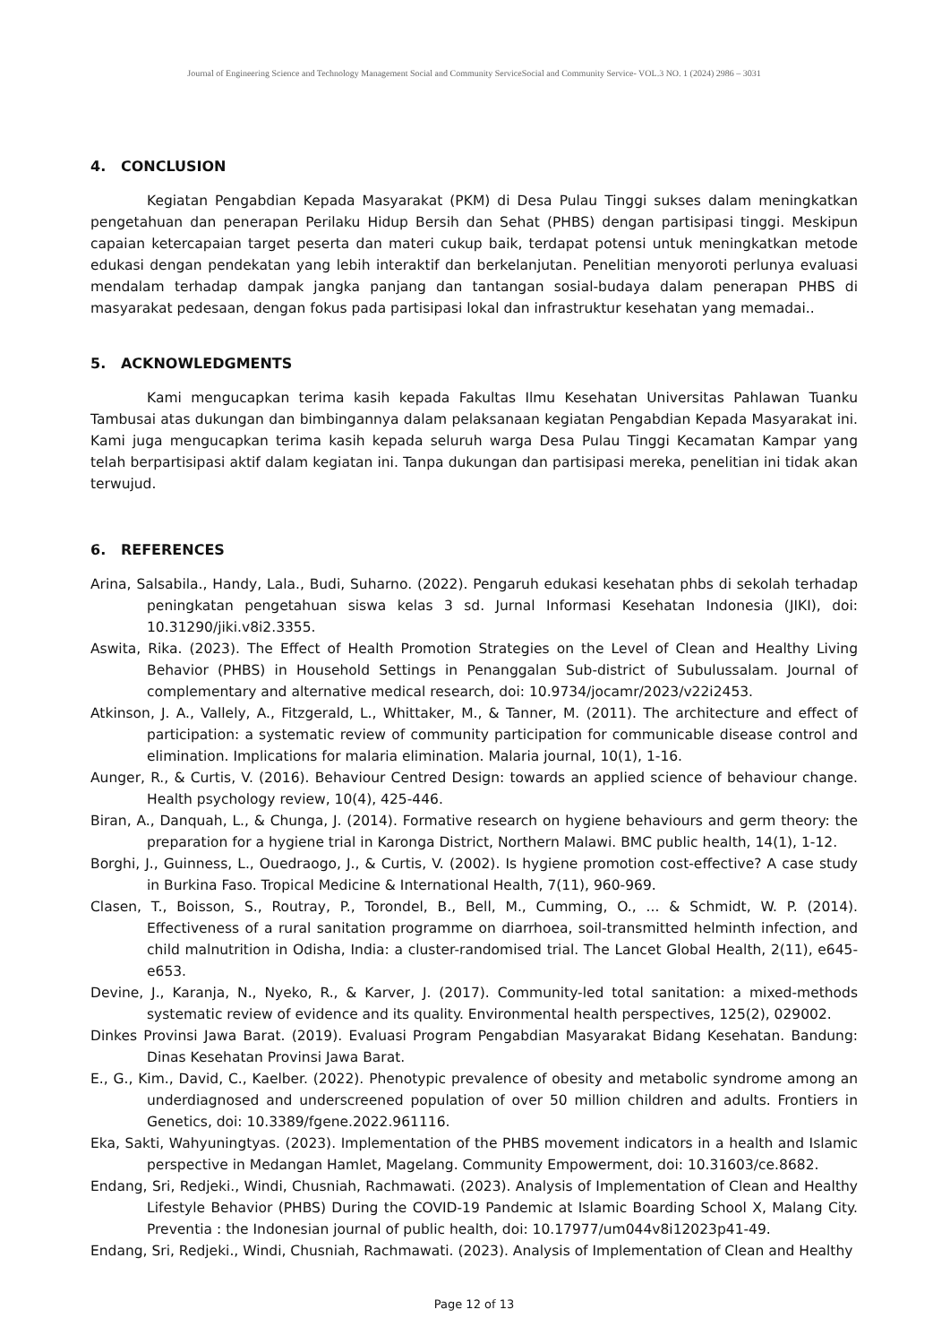Journal of Engineering Science and Technology Management Social and Community ServiceSocial and Community Service- VOL.3 NO. 1 (2024) 2986 – 3031
4. CONCLUSION
Kegiatan Pengabdian Kepada Masyarakat (PKM) di Desa Pulau Tinggi sukses dalam meningkatkan pengetahuan dan penerapan Perilaku Hidup Bersih dan Sehat (PHBS) dengan partisipasi tinggi. Meskipun capaian ketercapaian target peserta dan materi cukup baik, terdapat potensi untuk meningkatkan metode edukasi dengan pendekatan yang lebih interaktif dan berkelanjutan. Penelitian menyoroti perlunya evaluasi mendalam terhadap dampak jangka panjang dan tantangan sosial-budaya dalam penerapan PHBS di masyarakat pedesaan, dengan fokus pada partisipasi lokal dan infrastruktur kesehatan yang memadai..
5. ACKNOWLEDGMENTS
Kami mengucapkan terima kasih kepada Fakultas Ilmu Kesehatan Universitas Pahlawan Tuanku Tambusai atas dukungan dan bimbingannya dalam pelaksanaan kegiatan Pengabdian Kepada Masyarakat ini. Kami juga mengucapkan terima kasih kepada seluruh warga Desa Pulau Tinggi Kecamatan Kampar yang telah berpartisipasi aktif dalam kegiatan ini. Tanpa dukungan dan partisipasi mereka, penelitian ini tidak akan terwujud.
6. REFERENCES
Arina, Salsabila., Handy, Lala., Budi, Suharno. (2022). Pengaruh edukasi kesehatan phbs di sekolah terhadap peningkatan pengetahuan siswa kelas 3 sd. Jurnal Informasi Kesehatan Indonesia (JIKI), doi: 10.31290/jiki.v8i2.3355.
Aswita, Rika. (2023). The Effect of Health Promotion Strategies on the Level of Clean and Healthy Living Behavior (PHBS) in Household Settings in Penanggalan Sub-district of Subulussalam. Journal of complementary and alternative medical research, doi: 10.9734/jocamr/2023/v22i2453.
Atkinson, J. A., Vallely, A., Fitzgerald, L., Whittaker, M., & Tanner, M. (2011). The architecture and effect of participation: a systematic review of community participation for communicable disease control and elimination. Implications for malaria elimination. Malaria journal, 10(1), 1-16.
Aunger, R., & Curtis, V. (2016). Behaviour Centred Design: towards an applied science of behaviour change. Health psychology review, 10(4), 425-446.
Biran, A., Danquah, L., & Chunga, J. (2014). Formative research on hygiene behaviours and germ theory: the preparation for a hygiene trial in Karonga District, Northern Malawi. BMC public health, 14(1), 1-12.
Borghi, J., Guinness, L., Ouedraogo, J., & Curtis, V. (2002). Is hygiene promotion cost-effective? A case study in Burkina Faso. Tropical Medicine & International Health, 7(11), 960-969.
Clasen, T., Boisson, S., Routray, P., Torondel, B., Bell, M., Cumming, O., ... & Schmidt, W. P. (2014). Effectiveness of a rural sanitation programme on diarrhoea, soil-transmitted helminth infection, and child malnutrition in Odisha, India: a cluster-randomised trial. The Lancet Global Health, 2(11), e645-e653.
Devine, J., Karanja, N., Nyeko, R., & Karver, J. (2017). Community-led total sanitation: a mixed-methods systematic review of evidence and its quality. Environmental health perspectives, 125(2), 029002.
Dinkes Provinsi Jawa Barat. (2019). Evaluasi Program Pengabdian Masyarakat Bidang Kesehatan. Bandung: Dinas Kesehatan Provinsi Jawa Barat.
E., G., Kim., David, C., Kaelber. (2022). Phenotypic prevalence of obesity and metabolic syndrome among an underdiagnosed and underscreened population of over 50 million children and adults. Frontiers in Genetics, doi: 10.3389/fgene.2022.961116.
Eka, Sakti, Wahyuningtyas. (2023). Implementation of the PHBS movement indicators in a health and Islamic perspective in Medangan Hamlet, Magelang. Community Empowerment, doi: 10.31603/ce.8682.
Endang, Sri, Redjeki., Windi, Chusniah, Rachmawati. (2023). Analysis of Implementation of Clean and Healthy Lifestyle Behavior (PHBS) During the COVID-19 Pandemic at Islamic Boarding School X, Malang City. Preventia : the Indonesian journal of public health, doi: 10.17977/um044v8i12023p41-49.
Endang, Sri, Redjeki., Windi, Chusniah, Rachmawati. (2023). Analysis of Implementation of Clean and Healthy
Page 12 of 13